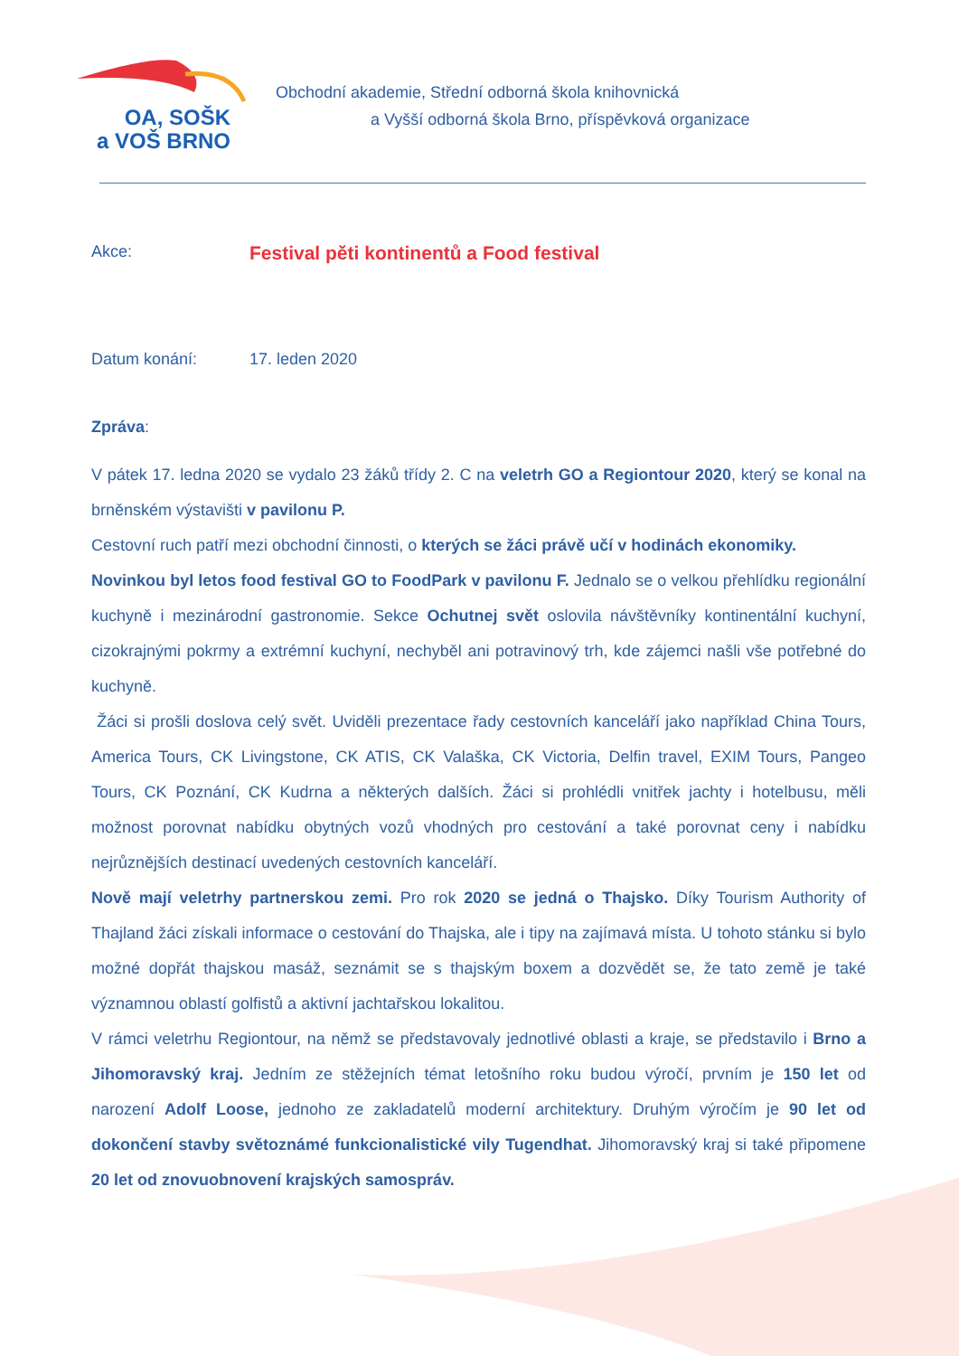OA, SOŠK
a VOŠ BRNO
Obchodní akademie, Střední odborná škola knihovnická
a Vyšší odborná škola Brno, příspěvková organizace
Akce: Festival pěti kontinentů a Food festival
Datum konání: 17. leden 2020
Zpráva:
V pátek 17. ledna 2020 se vydalo 23 žáků třídy 2. C na veletrh GO a Regiontour 2020, který se konal na brněnském výstavišti v pavilonu P.
Cestovní ruch patří mezi obchodní činnosti, o kterých se žáci právě učí v hodinách ekonomiky.
Novinkou byl letos food festival GO to FoodPark v pavilonu F. Jednalo se o velkou přehlídku regionální kuchyně i mezinárodní gastronomie. Sekce Ochutnej svět oslovila návštěvníky kontinentální kuchyní, cizokrajnými pokrmy a extrémní kuchyní, nechyběl ani potravinový trh, kde zájemci našli vše potřebné do kuchyně.
Žáci si prošli doslova celý svět. Uviděli prezentace řady cestovních kanceláří jako například China Tours, America Tours, CK Livingstone, CK ATIS, CK Valaška, CK Victoria, Delfin travel, EXIM Tours, Pangeo Tours, CK Poznání, CK Kudrna a některých dalších. Žáci si prohlédli vnitřek jachty i hotelbusu, měli možnost porovnat nabídku obytných vozů vhodných pro cestování a také porovnat ceny i nabídku nejrůznějších destinací uvedených cestovních kanceláří.
Nově mají veletrhy partnerskou zemi. Pro rok 2020 se jedná o Thajsko. Díky Tourism Authority of Thajland žáci získali informace o cestování do Thajska, ale i tipy na zajímavá místa. U tohoto stánku si bylo možné dopřát thajskou masáž, seznámit se s thajským boxem a dozvědět se, že tato země je také významnou oblastí golfistů a aktivní jachtařskou lokalitou.
V rámci veletrhu Regiontour, na němž se představovaly jednotlivé oblasti a kraje, se představilo i Brno a Jihomoravský kraj. Jedním ze stěžejních témat letošního roku budou výročí, prvním je 150 let od narození Adolf Loose, jednoho ze zakladatelů moderní architektury. Druhým výročím je 90 let od dokončení stavby světoznámé funkcionalistické vily Tugendhat. Jihomoravský kraj si také připomene 20 let od znovuobnovení krajských samospráv.